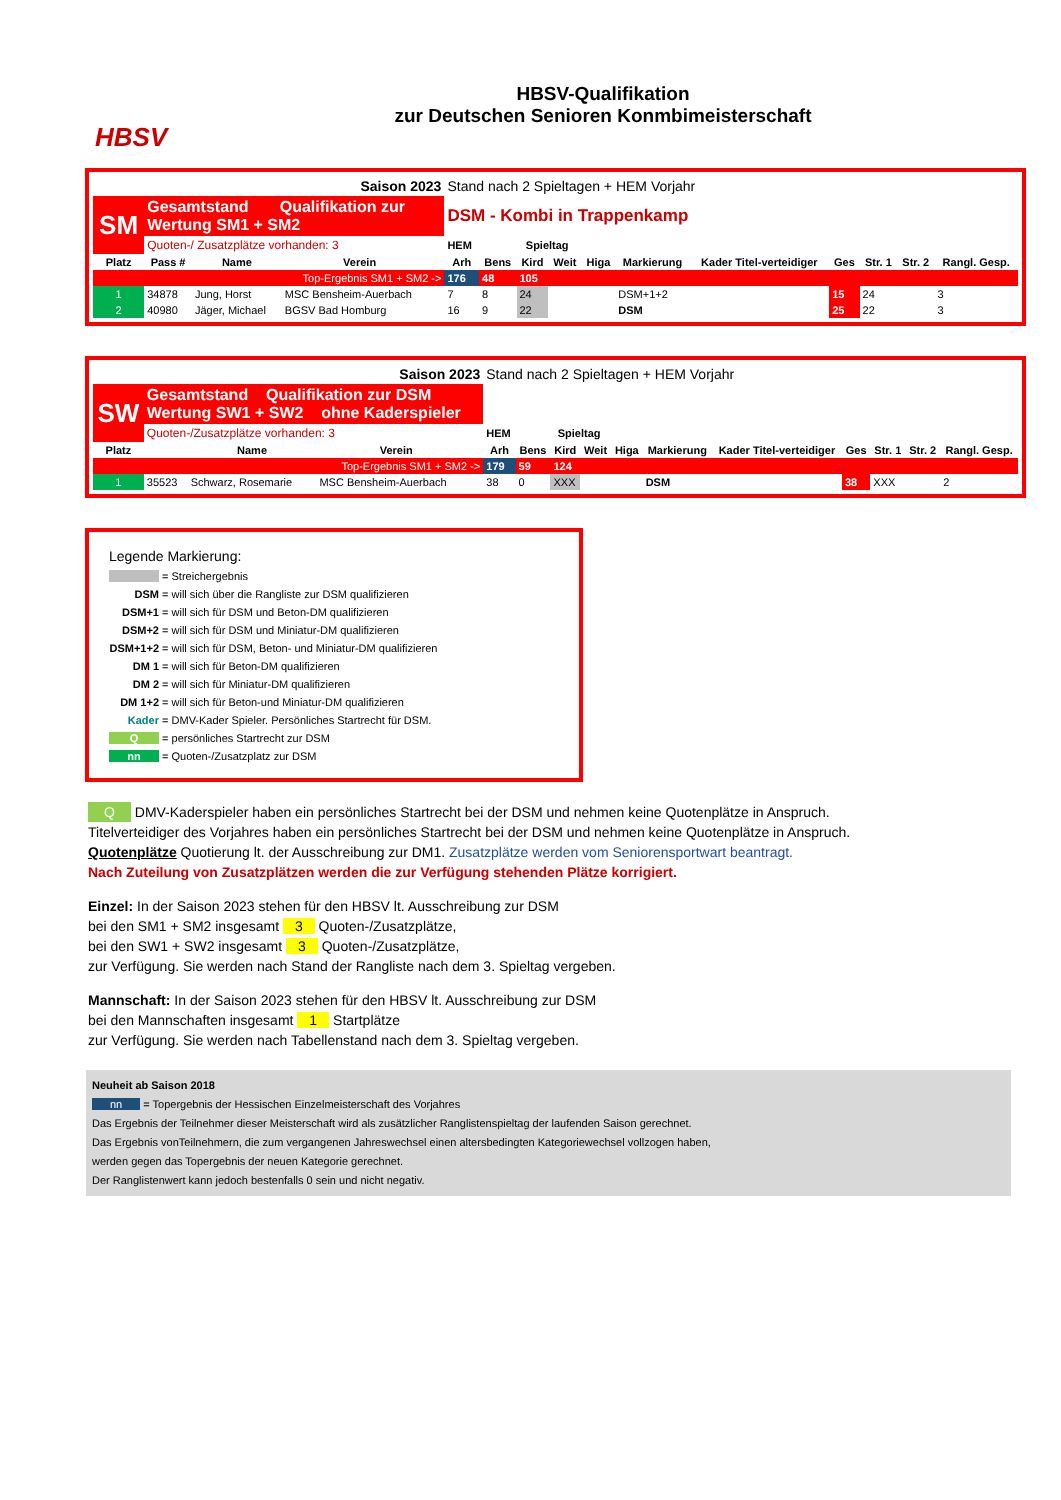HBSV
HBSV-Qualifikation
zur Deutschen Senioren Konmbimeisterschaft
| Saison 2023 | | | | | Stand nach 2 Spieltagen + HEM Vorjahr | | | | | | | | | | |
| SM | Gesamtstand Qualifikation zur Wertung SM1 + SM2 | | | | DSM - Kombi in Trappenkamp | | | | | | | | | | |
| | Quoten-/ Zusatzplätze vorhanden: 3 | | | | HEM | Spieltag | | | | | | | | | |
| Platz | Pass # | Name | Verein | | Arh | Bens | Kird | Weit | Higa | Markierung | Kader Titel-verteidiger | Ges | Str. 1 | Str. 2 | Rangl. Gesp. |
| Top-Ergebnis SM1 + SM2 -> | | | | | 176 | 48 | 105 | | | | | | | | |
| 1 | 34878 | Jung, Horst | MSC Bensheim-Auerbach | | 7 | 8 | 24 | | | DSM+1+2 | | 15 | 24 | | 3 |
| 2 | 40980 | Jäger, Michael | BGSV Bad Homburg | | 16 | 9 | 22 | | | DSM | | 25 | 22 | | 3 |
| Saison 2023 | | | | | Stand nach 2 Spieltagen + HEM Vorjahr | | | | | | | | | | |
| SW | Gesamtstand Qualifikation zur DSM Wertung SW1 + SW2 ohne Kaderspieler | | | | | | | | | | | | | | |
| | Quoten-/Zusatzplätze vorhanden: 3 | | | | HEM | Spieltag | | | | | | | | | |
| Platz | | Name | Verein | | Arh | Bens | Kird | Weit | Higa | Markierung | Kader Titel-verteidiger | Ges | Str. 1 | Str. 2 | Rangl. Gesp. |
| Top-Ergebnis SM1 + SM2 -> | | | | | 179 | 59 | 124 | | | | | | | | |
| 1 | 35523 | Schwarz, Rosemarie | MSC Bensheim-Auerbach | | 38 | 0 | XXX | | | DSM | | 38 | XXX | | 2 |
Legende Markierung:
= Streichergebnis
DSM = will sich über die Rangliste zur DSM qualifizieren
DSM+1 = will sich für DSM und Beton-DM qualifizieren
DSM+2 = will sich für DSM und Miniatur-DM qualifizieren
DSM+1+2 = will sich für DSM, Beton- und Miniatur-DM qualifizieren
DM 1 = will sich für Beton-DM qualifizieren
DM 2 = will sich für Miniatur-DM qualifizieren
DM 1+2 = will sich für Beton-und Miniatur-DM qualifizieren
Kader = DMV-Kader Spieler. Persönliches Startrecht für DSM.
Q = persönliches Startrecht zur DSM
nn = Quoten-/Zusatzplatz zur DSM
Q DMV-Kaderspieler haben ein persönliches Startrecht bei der DSM und nehmen keine Quotenplätze in Anspruch.
Titelverteidiger des Vorjahres haben ein persönliches Startrecht bei der DSM und nehmen keine Quotenplätze in Anspruch.
Quotenplätze Quotierung lt. der Ausschreibung zur DM1. Zusatzplätze werden vom Seniorensportwart beantragt.
Nach Zuteilung von Zusatzplätzen werden die zur Verfügung stehenden Plätze korrigiert.
Einzel: In der Saison 2023 stehen für den HBSV lt. Ausschreibung zur DSM
bei den SM1 + SM2 insgesamt 3 Quoten-/Zusatzplätze,
bei den SW1 + SW2 insgesamt 3 Quoten-/Zusatzplätze,
zur Verfügung. Sie werden nach Stand der Rangliste nach dem 3. Spieltag vergeben.
Mannschaft: In der Saison 2023 stehen für den HBSV lt. Ausschreibung zur DSM
bei den Mannschaften insgesamt 1 Startplätze
zur Verfügung. Sie werden nach Tabellenstand nach dem 3. Spieltag vergeben.
Neuheit ab Saison 2018
nn = Topergebnis der Hessischen Einzelmeisterschaft des Vorjahres
Das Ergebnis der Teilnehmer dieser Meisterschaft wird als zusätzlicher Ranglistenspieltag der laufenden Saison gerechnet.
Das Ergebnis vonTeilnehmern, die zum vergangenen Jahreswechsel einen altersbedingten Kategoriewechsel vollzogen haben,
werden gegen das Topergebnis der neuen Kategorie gerechnet.
Der Ranglistenwert kann jedoch bestenfalls 0 sein und nicht negativ.